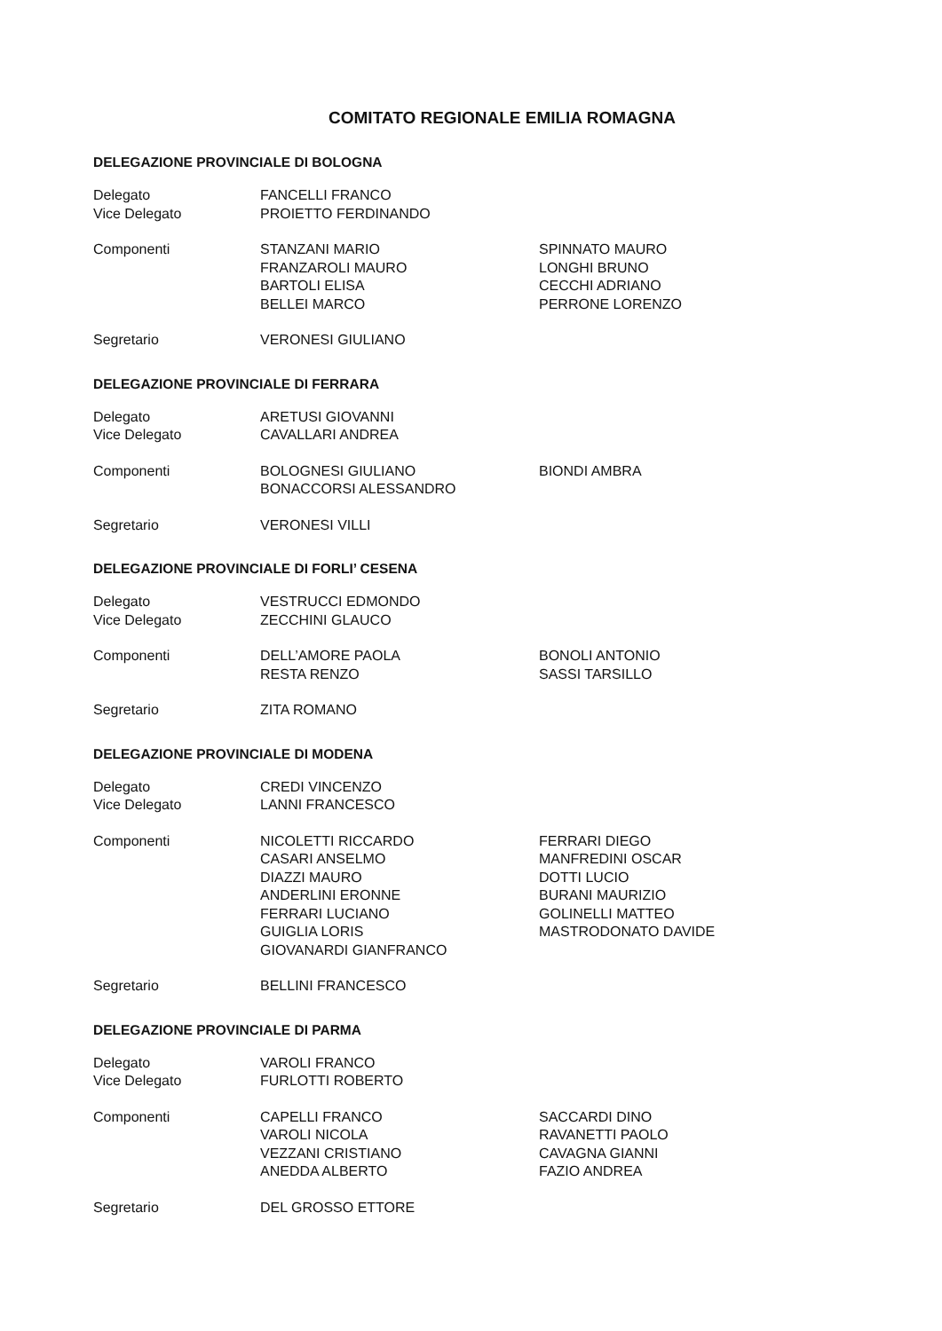COMITATO REGIONALE EMILIA ROMAGNA
DELEGAZIONE PROVINCIALE DI BOLOGNA
| Delegato Vice Delegato | FANCELLI FRANCO PROIETTO FERDINANDO | |
| Componenti | STANZANI MARIO FRANZAROLI MAURO BARTOLI ELISA BELLEI MARCO | SPINNATO MAURO LONGHI BRUNO CECCHI ADRIANO PERRONE LORENZO |
| Segretario | VERONESI GIULIANO | |
DELEGAZIONE PROVINCIALE DI FERRARA
| Delegato Vice Delegato | ARETUSI GIOVANNI CAVALLARI ANDREA | |
| Componenti | BOLOGNESI GIULIANO BONACCORSI ALESSANDRO | BIONDI AMBRA |
| Segretario | VERONESI VILLI | |
DELEGAZIONE PROVINCIALE DI FORLI’ CESENA
| Delegato Vice Delegato | VESTRUCCI EDMONDO ZECCHINI GLAUCO | |
| Componenti | DELL’AMORE PAOLA RESTA RENZO | BONOLI ANTONIO SASSI TARSILLO |
| Segretario | ZITA ROMANO | |
DELEGAZIONE PROVINCIALE DI MODENA
| Delegato Vice Delegato | CREDI VINCENZO LANNI FRANCESCO | |
| Componenti | NICOLETTI RICCARDO CASARI ANSELMO DIAZZI MAURO ANDERLINI ERONNE FERRARI LUCIANO GUIGLIA LORIS GIOVANARDI GIANFRANCO | FERRARI DIEGO MANFREDINI OSCAR DOTTI LUCIO BURANI MAURIZIO GOLINELLI MATTEO MASTRODONATO DAVIDE |
| Segretario | BELLINI FRANCESCO | |
DELEGAZIONE PROVINCIALE DI PARMA
| Delegato Vice Delegato | VAROLI FRANCO FURLOTTI ROBERTO | |
| Componenti | CAPELLI FRANCO VAROLI NICOLA VEZZANI CRISTIANO ANEDDA ALBERTO | SACCARDI DINO RAVANETTI PAOLO CAVAGNA GIANNI FAZIO ANDREA |
| Segretario | DEL GROSSO ETTORE | |